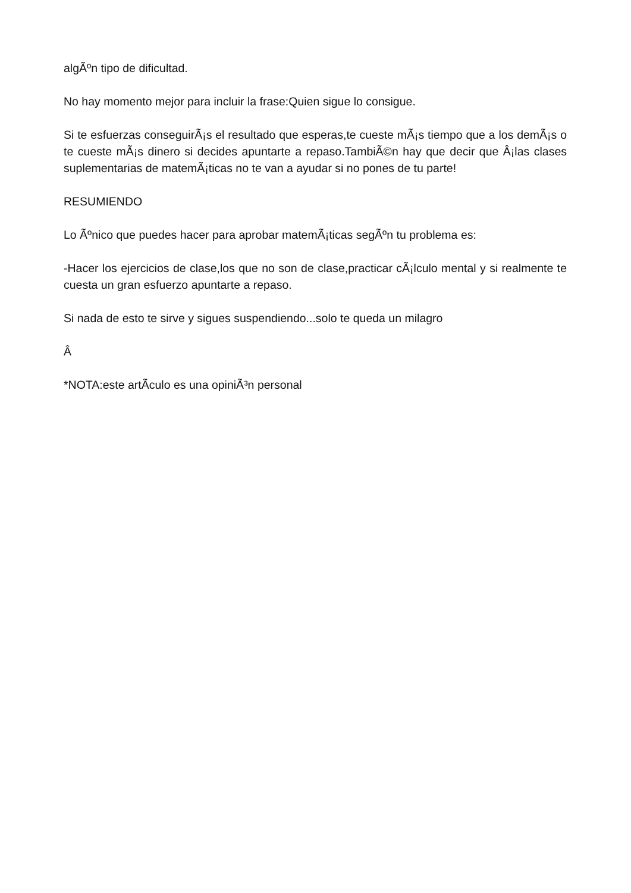algÃºn tipo de dificultad.
No hay momento mejor para incluir la frase:Quien sigue lo consigue.
Si te esfuerzas conseguirÃ¡s el resultado que esperas,te cueste mÃ¡s tiempo que a los demÃ¡s o te cueste mÃ¡s dinero si decides apuntarte a repaso.TambiÃ©n hay que decir que Â¡las clases suplementarias de matemÃ¡ticas no te van a ayudar si no pones de tu parte!
RESUMIENDO
Lo Ãºnico que puedes hacer para aprobar matemÃ¡ticas segÃºn tu problema es:
-Hacer los ejercicios de clase,los que no son de clase,practicar cÃ¡lculo mental y si realmente te cuesta un gran esfuerzo apuntarte a repaso.
Si nada de esto te sirve y sigues suspendiendo...solo te queda un milagro
Â
*NOTA:este artÃ­culo es una opiniÃ³n personal